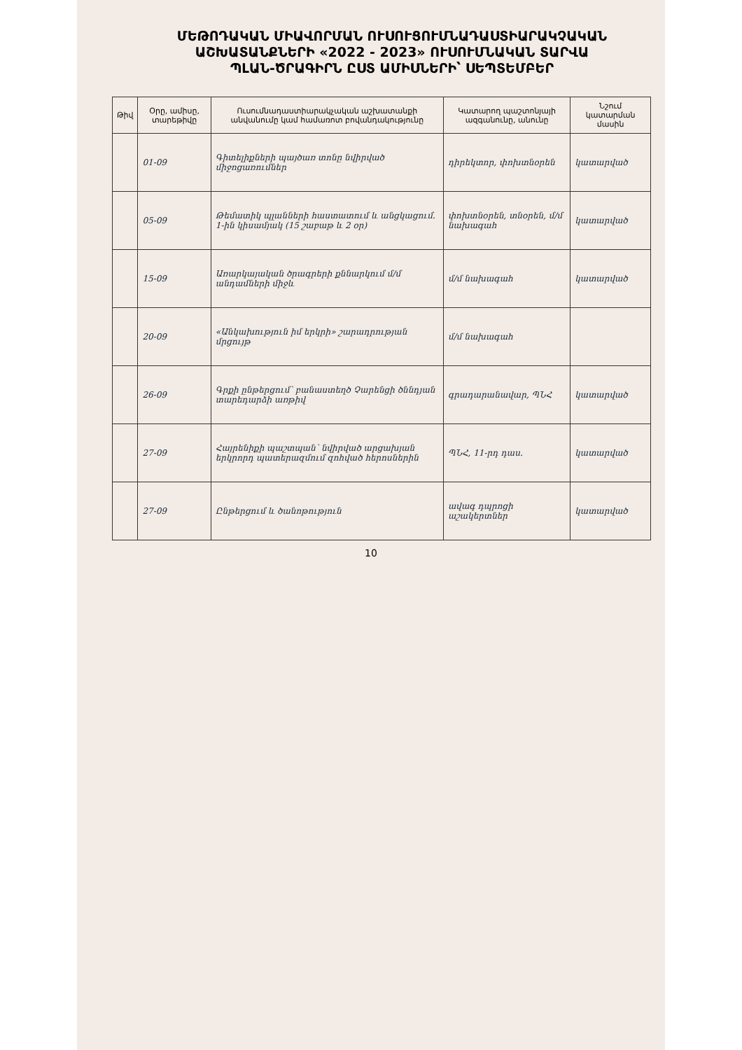ՄԵԹՈԴԱԿԱՆ ՄԻԱՎՈՐՄԱՆ ՈՒՍՈՒՑՈՒՄՆԱԴԱՍՏԻԱՐԱԿՉԱԿԱՆ
ԱՇԽԱՏԱՆՔՆԵՐԻ «2022 - 2023» ՈՒՍՈՒՄՆԱԿԱՆ ՏԱՐՎԱ
ՊԼԱՆ-ԾՐԱԳԻՐՆ ԸՍՏ ԱՄԻՍՆԵՐԻ՝ ՍԵՊՏԵՄԲԵՐ
| Թիվ | Օրը, ամիսը, տարեթիվը | Ուսումնադաստիարակչական աշխատանքի անվանումը կամ համառոտ բովանդակությունը | Կատարող պաշտոնյայի ազգանունը, անունը | Նշում կատարման մասին |
| --- | --- | --- | --- | --- |
| | 01-09 | Գիտելիքների պայծառ տոնը նվիրված միջոցառումներ | դիրեկտոր, փոխտնօրեն | կատարված |
| | 05-09 | Թեմատիկ պլանների հաստատում և անցկացում. 1-ին կիսամյակ (15 շաբաթ և 2 օր) | փոխտնօրեն, տնօրեն, մ/մ նախագահ | կատարված |
| | 15-09 | Առարկայական ծրագրերի քննարկում մ/մ անդամների միջև | մ/մ նախագահ | կատարված |
| | 20-09 | «Անկախություն իմ երկրի» շարադրության մրցույթ | մ/մ նախագահ | |
| | 26-09 | Գրքի ընթերցում՝ բանաստեղծ Չարենցի ծննդյան տարեդարձի առթիվ | գրադարանավար, ՊՆՀ | կատարված |
| | 27-09 | Հայրենիքի պաշտպան՝ նվիրված արցախյան երկրորդ պատերազմում զոհված հերոսներին | ՊՆՀ, 11-րդ դաս. | կատարված |
| | 27-09 | Ընթերցում և ծանոթություն | ավագ դպրոցի աշակերտներ | կատարված |
10